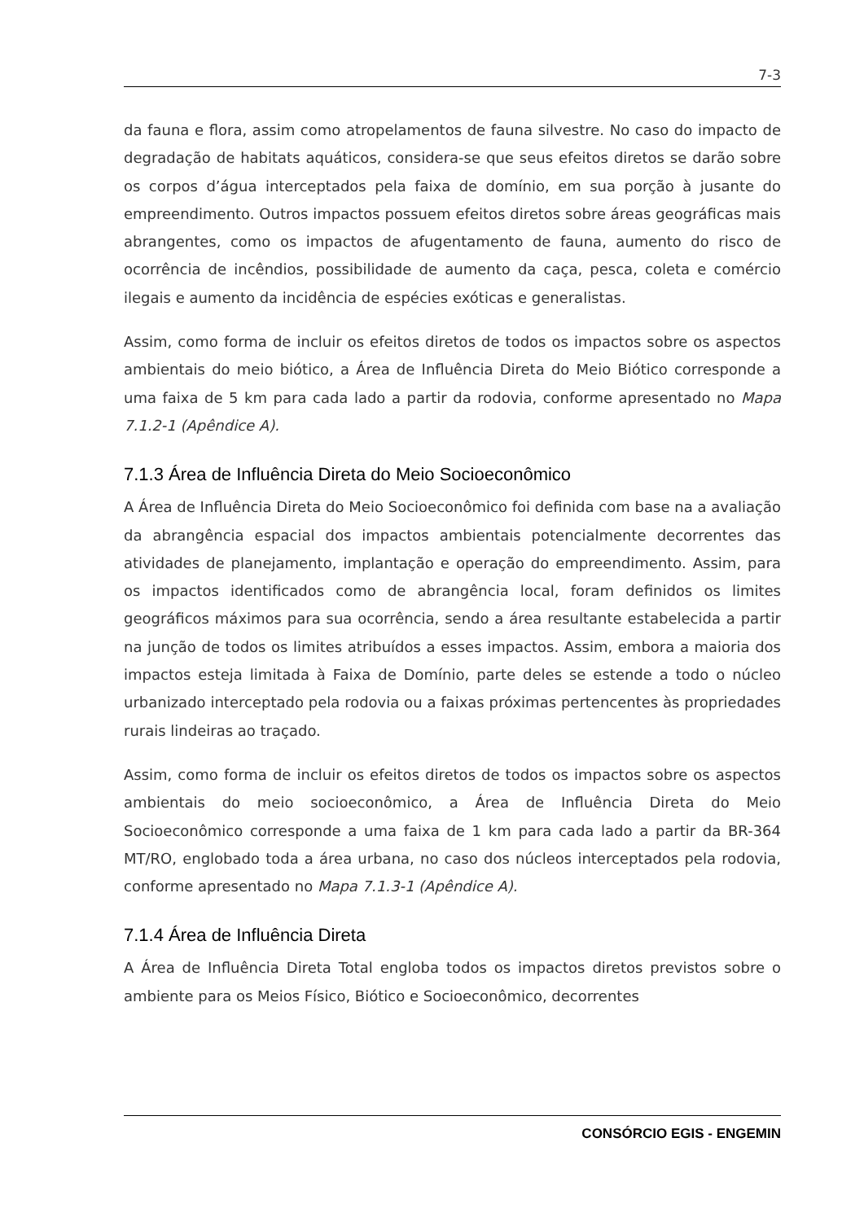7-3
da fauna e flora, assim como atropelamentos de fauna silvestre. No caso do impacto de degradação de habitats aquáticos, considera-se que seus efeitos diretos se darão sobre os corpos d’água interceptados pela faixa de domínio, em sua porção à jusante do empreendimento. Outros impactos possuem efeitos diretos sobre áreas geográficas mais abrangentes, como os impactos de afugentamento de fauna, aumento do risco de ocorrência de incêndios, possibilidade de aumento da caça, pesca, coleta e comércio ilegais e aumento da incidência de espécies exóticas e generalistas.
Assim, como forma de incluir os efeitos diretos de todos os impactos sobre os aspectos ambientais do meio biótico, a Área de Influência Direta do Meio Biótico corresponde a uma faixa de 5 km para cada lado a partir da rodovia, conforme apresentado no Mapa 7.1.2-1 (Apêndice A).
7.1.3 Área de Influência Direta do Meio Socioeconômico
A Área de Influência Direta do Meio Socioeconômico foi definida com base na a avaliação da abrangência espacial dos impactos ambientais potencialmente decorrentes das atividades de planejamento, implantação e operação do empreendimento. Assim, para os impactos identificados como de abrangência local, foram definidos os limites geográficos máximos para sua ocorrência, sendo a área resultante estabelecida a partir na junção de todos os limites atribuídos a esses impactos. Assim, embora a maioria dos impactos esteja limitada à Faixa de Domínio, parte deles se estende a todo o núcleo urbanizado interceptado pela rodovia ou a faixas próximas pertencentes às propriedades rurais lindeiras ao traçado.
Assim, como forma de incluir os efeitos diretos de todos os impactos sobre os aspectos ambientais do meio socioeconômico, a Área de Influência Direta do Meio Socioeconômico corresponde a uma faixa de 1 km para cada lado a partir da BR-364 MT/RO, englobado toda a área urbana, no caso dos núcleos interceptados pela rodovia, conforme apresentado no Mapa 7.1.3-1 (Apêndice A).
7.1.4 Área de Influência Direta
A Área de Influência Direta Total engloba todos os impactos diretos previstos sobre o ambiente para os Meios Físico, Biótico e Socioeconômico, decorrentes
CONSÓRCIO EGIS - ENGEMIN